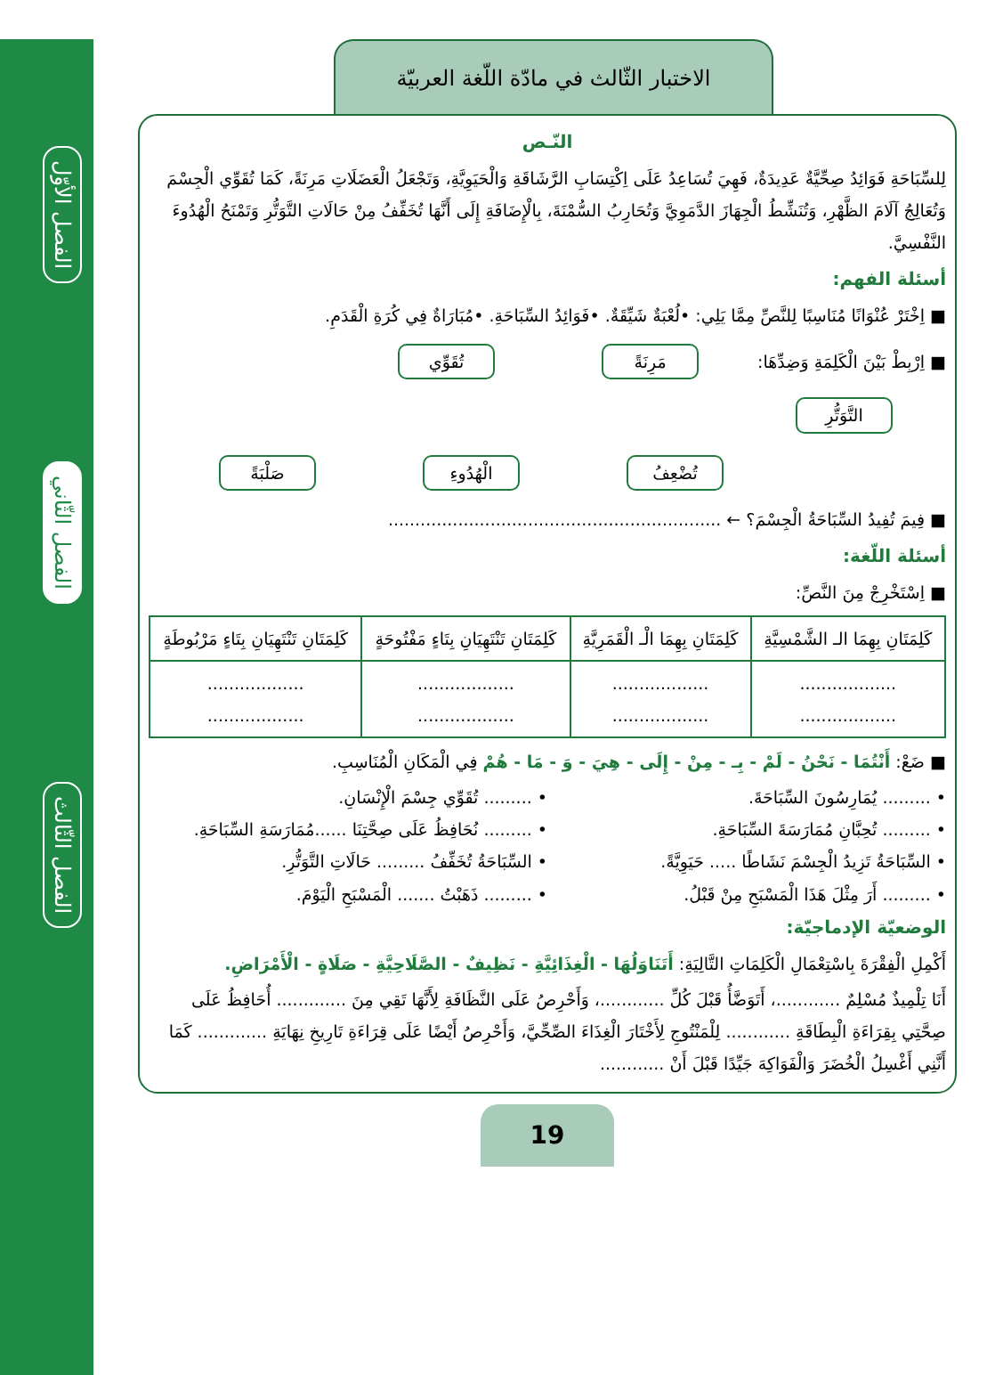الفصل الأوّل
الفصل الثّاني
الفصل الثّالث
الاختبار الثّالث في مادّة اللّغة العربيّة
النّـص
لِلسِّبَاحَةِ فَوَائِدُ صِحِّيَّةٌ عَدِيدَةٌ، فَهِيَ تُسَاعِدُ عَلَى اِكْتِسَابِ الرَّشَاقَةِ وَالْحَيَوِيَّةِ، وَتَجْعَلُ الْعَضَلَاتِ مَرِنَةً، كَمَا تُقَوِّي الْجِسْمَ وَتُعَالِجُ آلَامَ الظَّهْرِ، وَتُنَشِّطُ الْجِهَازَ الدَّمَوِيَّ وَتُحَارِبُ السُّمْنَةَ، بِالْإِضَافَةِ إِلَى أَنَّهَا تُخَفِّفُ مِنْ حَالَاتِ التَّوَتُّرِ وَتَمْنَحُ الْهُدُوءَ النَّفْسِيَّ.
أسئلة الفهم:
■ اِخْتَرْ عُنْوَانًا مُنَاسِبًا لِلنَّصِّ مِمَّا يَلِي: •لُعْبَةٌ شَيِّقَةٌ. •فَوَائِدُ السِّبَاحَةِ. •مُبَارَاةٌ فِي كُرَةِ الْقَدَمِ.
■ اِرْبِطْ بَيْنَ الْكَلِمَةِ وَضِدِّهَا: مَرِنَةً تُقَوِّي التَّوَتُّرِ
تُضْعِفُ الْهُدُوءِ صَلْبَةً
■ فِيمَ تُفِيدُ السِّبَاحَةُ الْجِسْمَ؟ ← ..............................................................
أسئلة اللّغة:
■ اِسْتَخْرِجْ مِنَ النَّصِّ:
| كَلِمَتَانِ بِهِمَا الـ الشَّمْسِيَّةِ | كَلِمَتَانِ بِهِمَا الْـ الْقَمَرِيَّةِ | كَلِمَتَانِ تَنْتَهِيَانِ بِتَاءٍ مَفْتُوحَةٍ | كَلِمَتَانِ تَنْتَهِيَانِ بِتَاءٍ مَرْبُوطَةٍ |
| --- | --- | --- | --- |
| .................. .................. | .................. .................. | .................. .................. | .................. .................. |
■ ضَعْ: أَنْتُمَا - نَحْنُ - لَمْ - بِـ - مِنْ - إِلَى - هِيَ - وَ - مَا - هُمْ فِي الْمَكَانِ الْمُنَاسِبِ.
• ......... يُمَارِسُونَ السِّبَاحَةَ.
• ......... تُقَوِّي جِسْمَ الْإِنْسَانِ.
• ......... تُحِبَّانِ مُمَارَسَةَ السِّبَاحَةِ.
• ......... نُحَافِظُ عَلَى صِحَّتِنَا ......مُمَارَسَةِ السِّبَاحَةِ.
• السِّبَاحَةُ تَزِيدُ الْجِسْمَ نَشَاطًا ..... حَيَوِيَّةً.
• السِّبَاحَةُ تُخَفِّفُ ......... حَالَاتِ التَّوَتُّرِ.
• ......... أَرَ مِثْلَ هَذَا الْمَسْبَحِ مِنْ قَبْلُ.
• ......... ذَهَبْتُ ....... الْمَسْبَحِ الْيَوْمَ.
الوضعيّة الإدماجيّة:
أَكْمِلِ الْفِقْرَةَ بِاسْتِعْمَالِ الْكَلِمَاتِ التَّالِيَةِ: أَتَنَاوَلُهَا - الْغِذَائِيَّةِ - نَظِيفٌ - الصَّلَاحِيَّةِ - صَلَاةٍ - الْأَمْرَاضِ.
أَنَا تِلْمِيذٌ مُسْلِمٌ ............، أَتَوَضَّأُ قَبْلَ كُلِّ ............، وَأَحْرِصُ عَلَى النَّظَافَةِ لِأَنَّهَا تَقِي مِنَ ............. أُحَافِظُ عَلَى صِحَّتِي بِقِرَاءَةِ الْبِطَاقَةِ ............ لِلْمَنْتُوجِ لِأَخْتَارَ الْغِذَاءَ الصِّحِّيَّ، وَأَحْرِصُ أَيْضًا عَلَى قِرَاءَةِ تَارِيخِ نِهَايَةِ ............. كَمَا أَنَّنِي أَغْسِلُ الْخُضَرَ وَالْفَوَاكِهَ جَيِّدًا قَبْلَ أَنْ ............
19